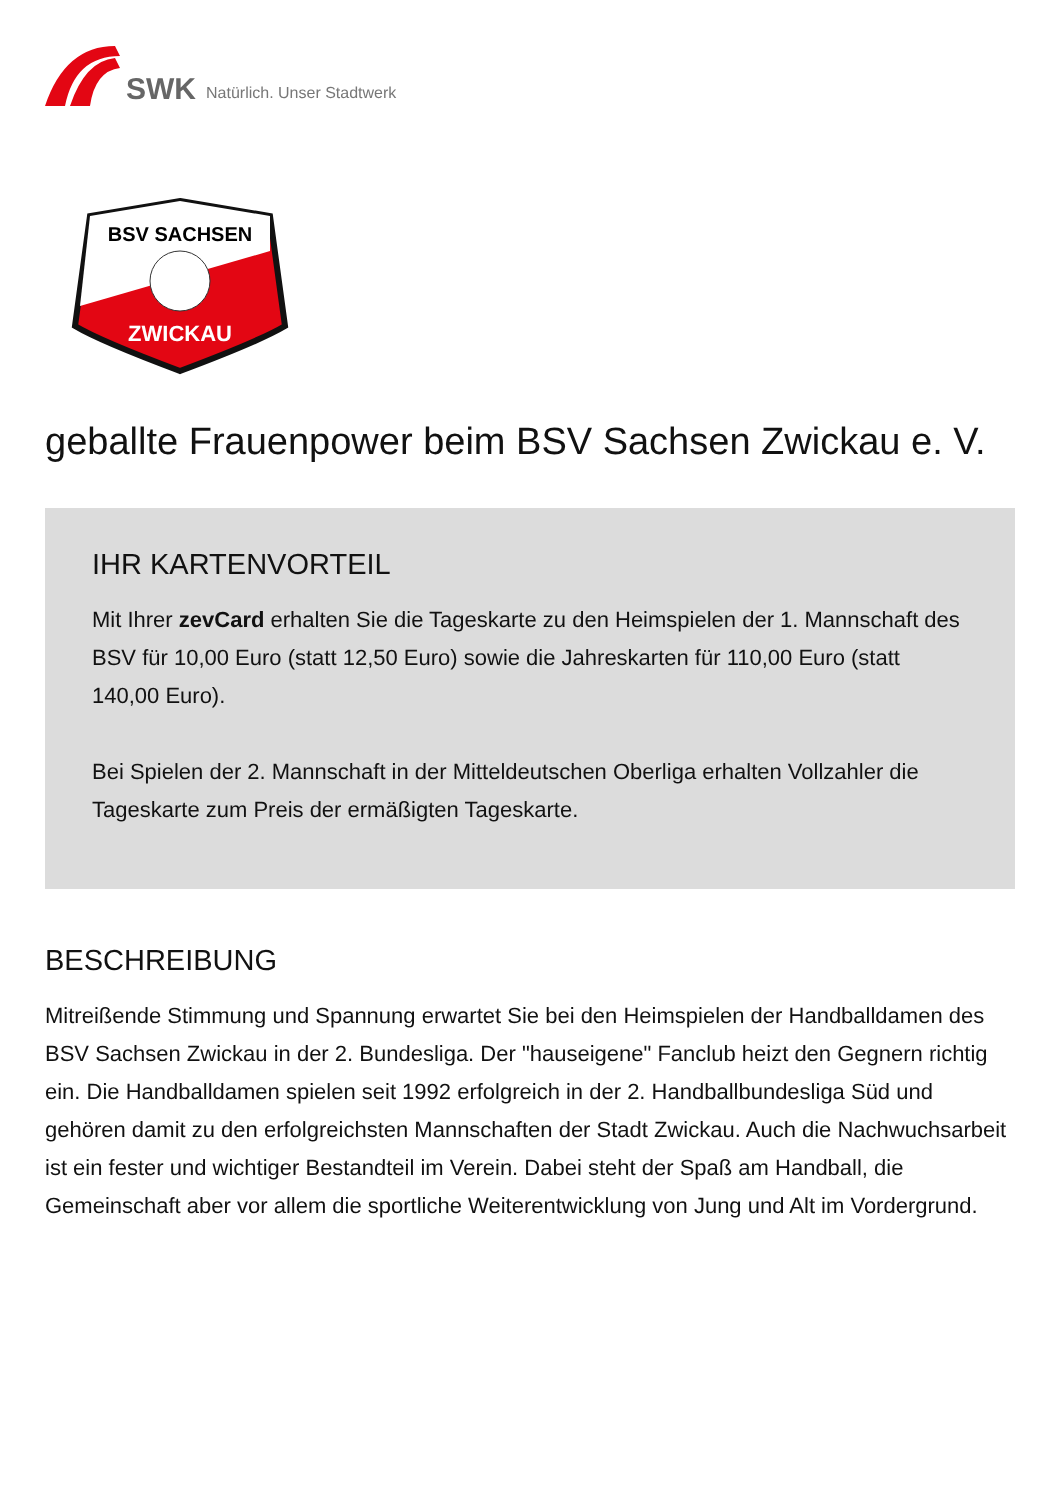SWK Natürlich. Unser Stadtwerk
BSV SACHSEN
ZWICKAU
geballte Frauenpower beim BSV Sachsen Zwickau e. V.
IHR KARTENVORTEIL
Mit Ihrer zevCard erhalten Sie die Tageskarte zu den Heimspielen der 1. Mannschaft des BSV für 10,00 Euro (statt 12,50 Euro) sowie die Jahreskarten für 110,00 Euro (statt 140,00 Euro).
Bei Spielen der 2. Mannschaft in der Mitteldeutschen Oberliga erhalten Vollzahler die Tageskarte zum Preis der ermäßigten Tageskarte.
BESCHREIBUNG
Mitreißende Stimmung und Spannung erwartet Sie bei den Heimspielen der Handballdamen des BSV Sachsen Zwickau in der 2. Bundesliga. Der "hauseigene" Fanclub heizt den Gegnern richtig ein. Die Handballdamen spielen seit 1992 erfolgreich in der 2. Handballbundesliga Süd und gehören damit zu den erfolgreichsten Mannschaften der Stadt Zwickau. Auch die Nachwuchsarbeit ist ein fester und wichtiger Bestandteil im Verein. Dabei steht der Spaß am Handball, die Gemeinschaft aber vor allem die sportliche Weiterentwicklung von Jung und Alt im Vordergrund.